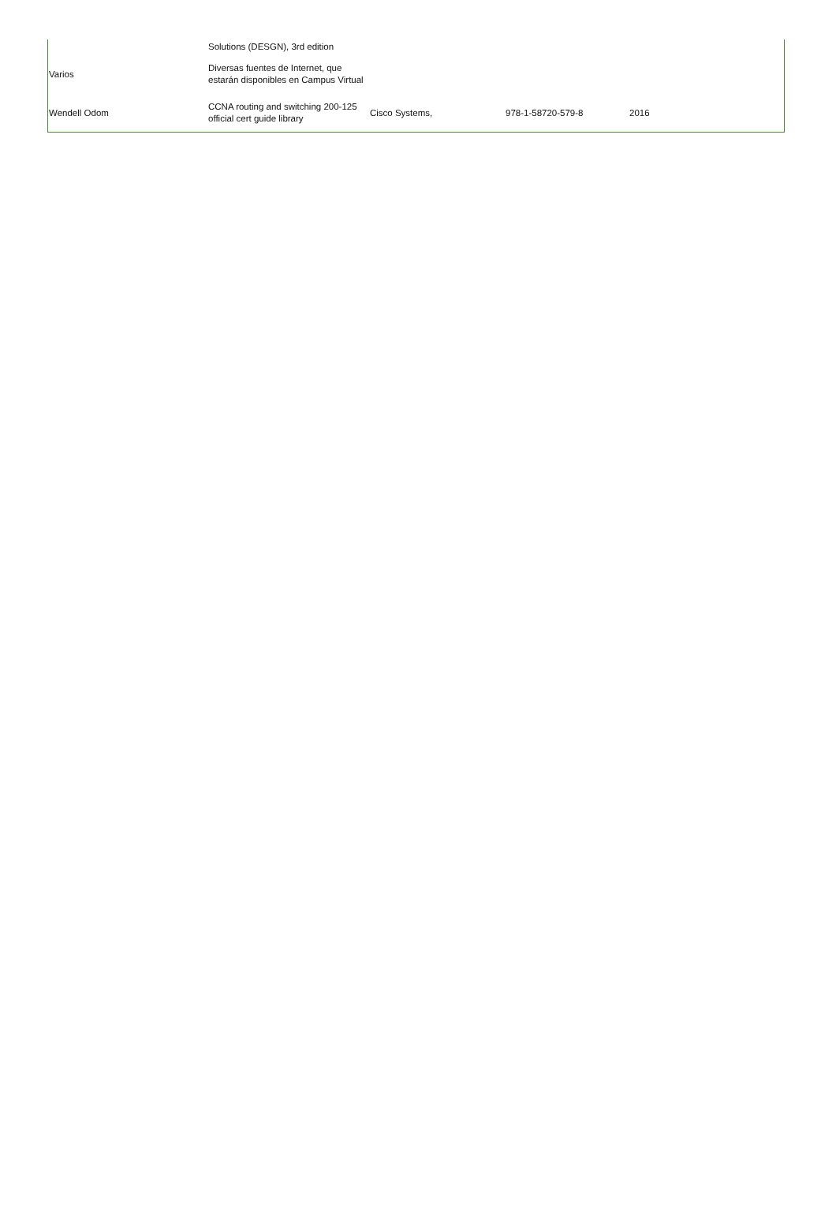| | Solutions (DESGN), 3rd edition | | | |
| Varios | Diversas fuentes de Internet, que estarán disponibles en Campus Virtual | | | |
| Wendell Odom | CCNA routing and switching 200-125 official cert guide library | Cisco Systems, | 978-1-58720-579-8 | 2016 |